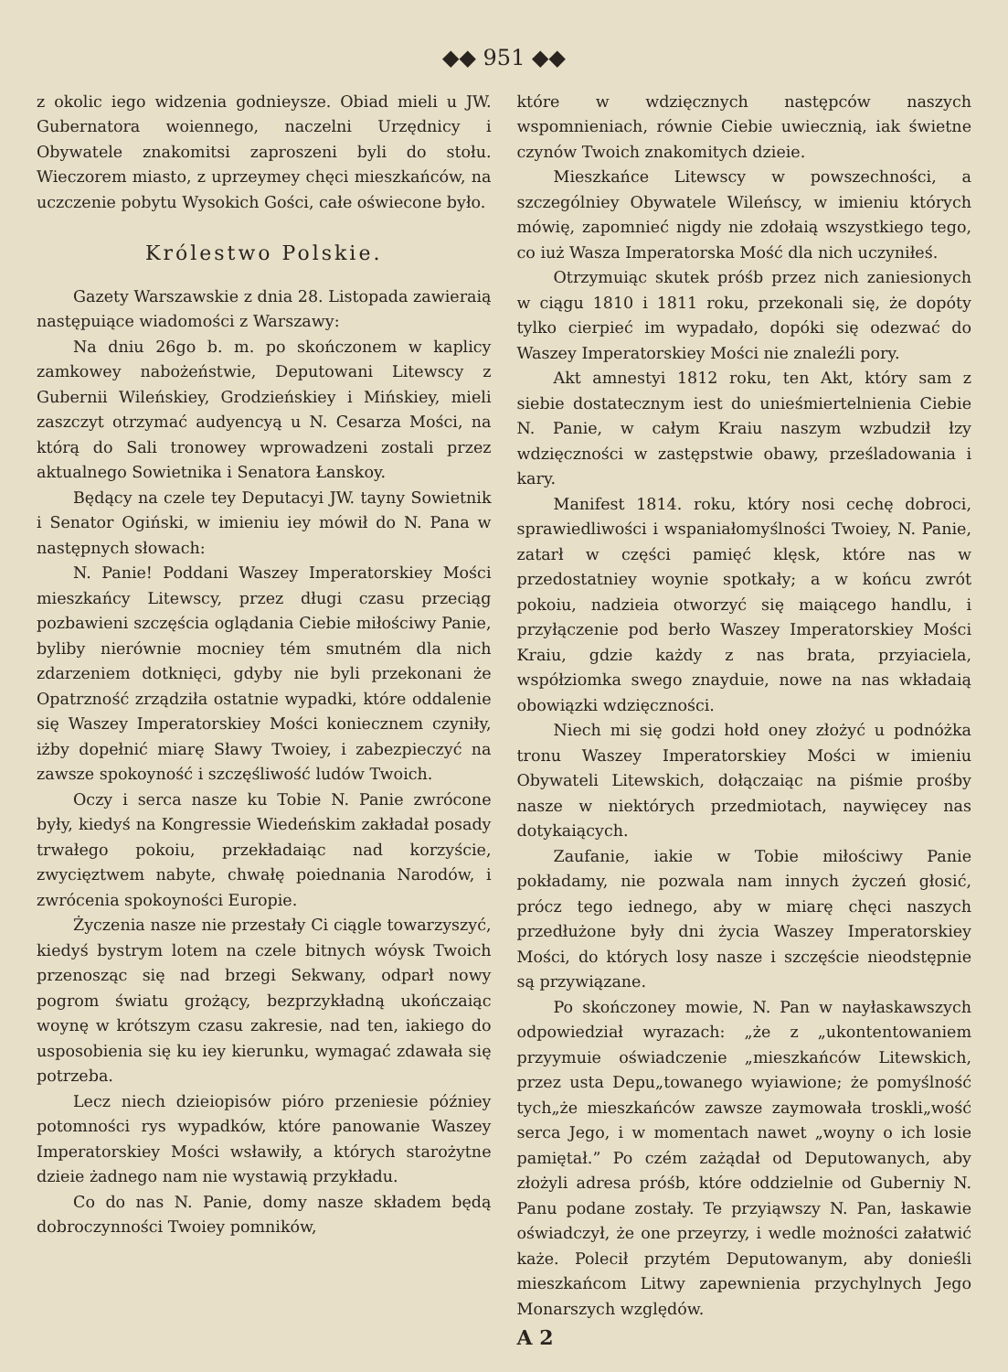◆◆ 951 ◆◆
z okolic iego widzenia godnieysze. Obiad mieli u JW. Gubernatora woiennego, naczelni Urzędnicy i Obywatele znakomitsi zaproszeni byli do stołu. Wieczorem miasto, z uprzeymey chęci mieszkańców, na uczczenie pobytu Wysokich Gości, całe oświecone było.
Królestwo Polskie.
Gazety Warszawskie z dnia 28. Listopada zawieraią następuiące wiadomości z Warszawy:
Na dniu 26go b. m. po skończonem w kaplicy zamkowey nabożeństwie, Deputowani Litewscy z Gubernii Wileńskiey, Grodzieńskiey i Mińskiey, mieli zaszczyt otrzymać audyencyą u N. Cesarza Mości, na którą do Sali tronowey wprowadzeni zostali przez aktualnego Sowietnika i Senatora Łanskoy.
Będący na czele tey Deputacyi JW. tayny Sowietnik i Senator Ogiński, w imieniu iey mówił do N. Pana w następnych słowach:
N. Panie! Poddani Waszey Imperatorskiey Mości mieszkańcy Litewscy, przez długi czasu przeciąg pozbawieni szczęścia oglądania Ciebie miłościwy Panie, byliby nierównie mocniey tém smutném dla nich zdarzeniem dotknięci, gdyby nie byli przekonani że Opatrzność zrządziła ostatnie wypadki, które oddalenie się Waszey Imperatorskiey Mości koniecznem czyniły, iżby dopełnić miarę Sławy Twoiey, i zabezpieczyć na zawsze spokoyność i szczęśliwość ludów Twoich.
Oczy i serca nasze ku Tobie N. Panie zwrócone były, kiedyś na Kongressie Wiedeńskim zakładał posady trwałego pokoiu, przekładaiąc nad korzyście, zwycięztwem nabyte, chwałę poiednania Narodów, i zwrócenia spokoyności Europie.
Życzenia nasze nie przestały Ci ciągle towarzyszyć, kiedyś bystrym lotem na czele bitnych wóysk Twoich przenosząc się nad brzegi Sekwany, odparł nowy pogrom światu grożący, bezprzykładną ukończaiąc woynę w krótszym czasu zakresie, nad ten, iakiego do usposobienia się ku iey kierunku, wymagać zdawała się potrzeba.
Lecz niech dzieiopisów pióro przeniesie późniey potomności rys wypadków, które panowanie Waszey Imperatorskiey Mości wsławiły, a których starożytne dzieie żadnego nam nie wystawią przykładu.
Co do nas N. Panie, domy nasze składem będą dobroczynności Twoiey pomników,
które w wdzięcznych następców naszych wspomnieniach, równie Ciebie uwiecznią, iak świetne czynów Twoich znakomitych dzieie.
Mieszkańce Litewscy w powszechności, a szczególniey Obywatele Wileńscy, w imieniu których mówię, zapomnieć nigdy nie zdołaią wszystkiego tego, co iuż Wasza Imperatorska Mość dla nich uczyniłeś.
Otrzymuiąc skutek próśb przez nich zaniesionych w ciągu 1810 i 1811 roku, przekonali się, że dopóty tylko cierpieć im wypadało, dopóki się odezwać do Waszey Imperatorskiey Mości nie znaleźli pory.
Akt amnestyi 1812 roku, ten Akt, który sam z siebie dostatecznym iest do unieśmiertelnienia Ciebie N. Panie, w całym Kraiu naszym wzbudził łzy wdzięczności w zastępstwie obawy, prześladowania i kary.
Manifest 1814. roku, który nosi cechę dobroci, sprawiedliwości i wspaniałomyślności Twoiey, N. Panie, zatarł w części pamięć klęsk, które nas w przedostatniey woynie spotkały; a w końcu zwrót pokoiu, nadzieia otworzyć się maiącego handlu, i przyłączenie pod berło Waszey Imperatorskiey Mości Kraiu, gdzie każdy z nas brata, przyiaciela, współziomka swego znayduie, nowe na nas wkładaią obowiązki wdzięczności.
Niech mi się godzi hołd oney złożyć u podnóżka tronu Waszey Imperatorskiey Mości w imieniu Obywateli Litewskich, dołączaiąc na piśmie prośby nasze w niektórych przedmiotach, naywięcey nas dotykaiących.
Zaufanie, iakie w Tobie miłościwy Panie pokładamy, nie pozwala nam innych życzeń głosić, prócz tego iednego, aby w miarę chęci naszych przedłużone były dni życia Waszey Imperatorskiey Mości, do których losy nasze i szczęście nieodstępnie są przywiązane.
Po skończoney mowie, N. Pan w nayłaskawszych odpowiedział wyrazach: „że z „ukontentowaniem przyymuie oświadczenie „mieszkańców Litewskich, przez usta Depu„towanego wyiawione; że pomyślność tych„że mieszkańców zawsze zaymowała troskli„wość serca Jego, i w momentach nawet „woyny o ich losie pamiętał.” Po czém zażądał od Deputowanych, aby złożyli adresa próśb, które oddzielnie od Guberniy N. Panu podane zostały. Te przyiąwszy N. Pan, łaskawie oświadczył, że one przeyrzy, i wedle możności załatwić każe. Polecił przytém Deputowanym, aby donieśli mieszkańcom Litwy zapewnienia przychylnych Jego Monarszych względów.
A 2